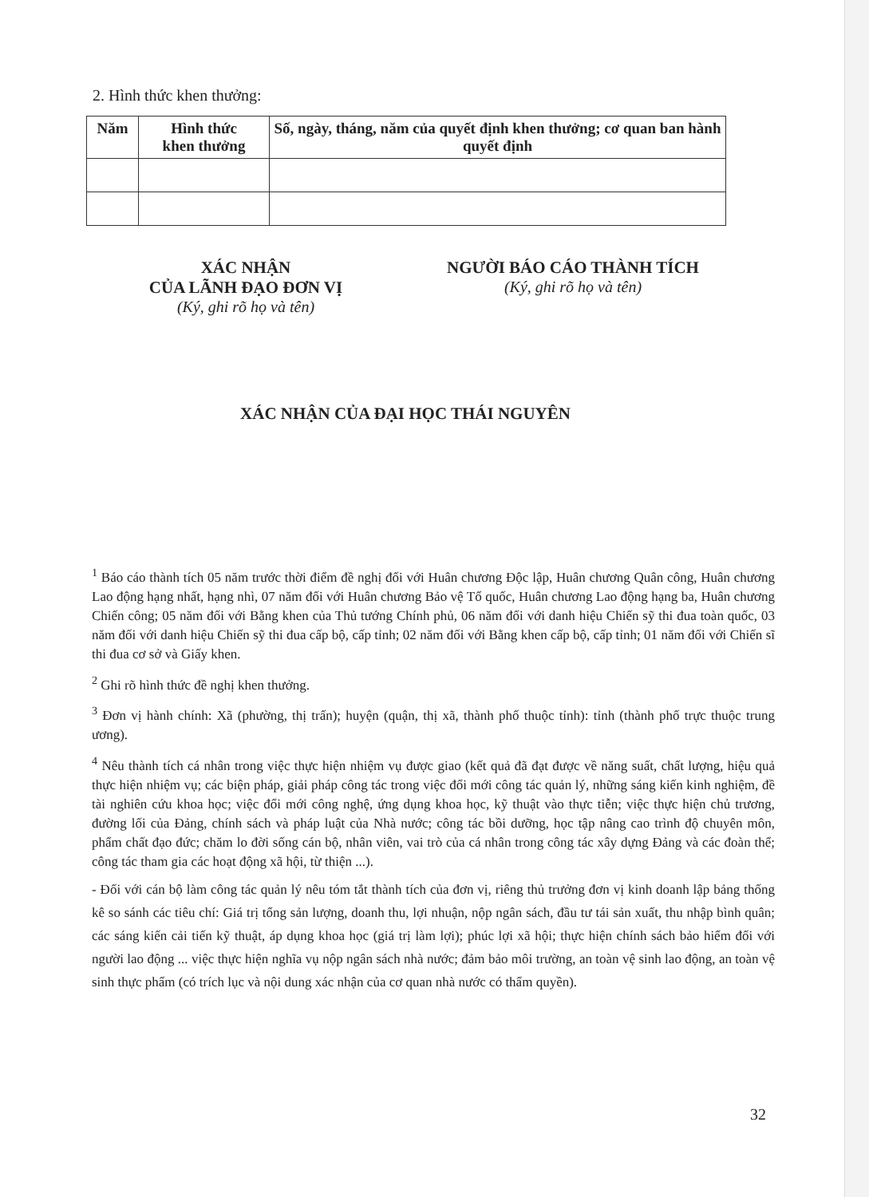2. Hình thức khen thưởng:
| Năm | Hình thức khen thưởng | Số, ngày, tháng, năm của quyết định khen thưởng; cơ quan ban hành quyết định |
| --- | --- | --- |
XÁC NHẬN
CỦA LÃNH ĐẠO ĐƠN VỊ
(Ký, ghi rõ họ và tên)
NGƯỜI BÁO CÁO THÀNH TÍCH
(Ký, ghi rõ họ và tên)
XÁC NHẬN CỦA ĐẠI HỌC THÁI NGUYÊN
<sup>1</sup> Báo cáo thành tích 05 năm trước thời điểm đề nghị đối với Huân chương Độc lập, Huân chương Quân công, Huân chương Lao động hạng nhất, hạng nhì, 07 năm đối với Huân chương Bảo vệ Tổ quốc, Huân chương Lao động hạng ba, Huân chương Chiến công; 05 năm đối với Bằng khen của Thủ tướng Chính phủ, 06 năm đối với danh hiệu Chiến sỹ thi đua toàn quốc, 03 năm đối với danh hiệu Chiến sỹ thi đua cấp bộ, cấp tỉnh; 02 năm đối với Bằng khen cấp bộ, cấp tỉnh; 01 năm đối với Chiến sĩ thi đua cơ sở và Giấy khen.
<sup>2</sup> Ghi rõ hình thức đề nghị khen thưởng.
<sup>3</sup> Đơn vị hành chính: Xã (phường, thị trấn); huyện (quận, thị xã, thành phố thuộc tỉnh): tỉnh (thành phố trực thuộc trung ương).
<sup>4</sup> Nêu thành tích cá nhân trong việc thực hiện nhiệm vụ được giao (kết quả đã đạt được về năng suất, chất lượng, hiệu quả thực hiện nhiệm vụ; các biện pháp, giải pháp công tác trong việc đổi mới công tác quản lý, những sáng kiến kinh nghiệm, đề tài nghiên cứu khoa học; việc đổi mới công nghệ, ứng dụng khoa học, kỹ thuật vào thực tiễn; việc thực hiện chủ trương, đường lối của Đảng, chính sách và pháp luật của Nhà nước; công tác bồi dưỡng, học tập nâng cao trình độ chuyên môn, phẩm chất đạo đức; chăm lo đời sống cán bộ, nhân viên, vai trò của cá nhân trong công tác xây dựng Đảng và các đoàn thể; công tác tham gia các hoạt động xã hội, từ thiện ...).
- Đối với cán bộ làm công tác quản lý nêu tóm tắt thành tích của đơn vị, riêng thủ trưởng đơn vị kinh doanh lập bảng thống kê so sánh các tiêu chí: Giá trị tổng sản lượng, doanh thu, lợi nhuận, nộp ngân sách, đầu tư tái sản xuất, thu nhập bình quân; các sáng kiến cải tiến kỹ thuật, áp dụng khoa học (giá trị làm lợi); phúc lợi xã hội; thực hiện chính sách bảo hiểm đối với người lao động ... việc thực hiện nghĩa vụ nộp ngân sách nhà nước; đảm bảo môi trường, an toàn vệ sinh lao động, an toàn vệ sinh thực phẩm (có trích lục và nội dung xác nhận của cơ quan nhà nước có thẩm quyền).
32